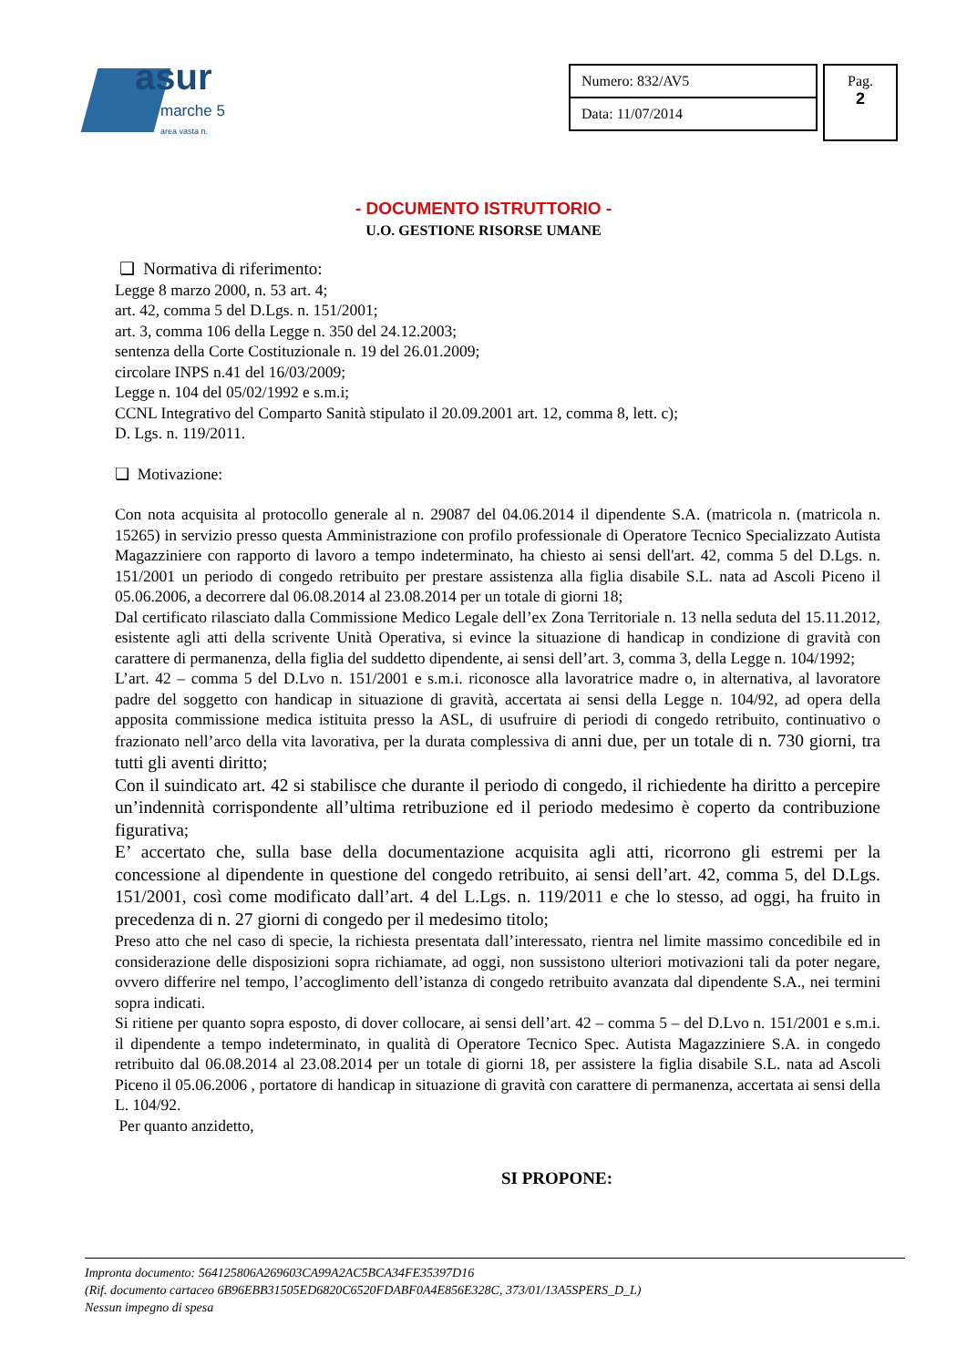asur
marche 5
area vasta n.
| Numero: 832/AV5 |
| Data: 11/07/2014 |
Pag.
2
- DOCUMENTO ISTRUTTORIO -
U.O. GESTIONE RISORSE UMANE
❏ Normativa di riferimento:
Legge 8 marzo 2000, n. 53 art. 4;
art. 42, comma 5 del D.Lgs. n. 151/2001;
art. 3, comma 106 della Legge n. 350 del 24.12.2003;
sentenza della Corte Costituzionale n. 19 del 26.01.2009;
circolare INPS n.41 del 16/03/2009;
Legge n. 104 del 05/02/1992 e s.m.i;
CCNL Integrativo del Comparto Sanità stipulato il 20.09.2001 art. 12, comma 8, lett. c);
D. Lgs. n. 119/2011.
❏ Motivazione:
Con nota acquisita al protocollo generale al n. 29087 del 04.06.2014 il dipendente S.A. (matricola n. (matricola n. 15265) in servizio presso questa Amministrazione con profilo professionale di Operatore Tecnico Specializzato Autista Magazziniere con rapporto di lavoro a tempo indeterminato, ha chiesto ai sensi dell'art. 42, comma 5 del D.Lgs. n. 151/2001 un periodo di congedo retribuito per prestare assistenza alla figlia disabile S.L. nata ad Ascoli Piceno il 05.06.2006, a decorrere dal 06.08.2014 al 23.08.2014 per un totale di giorni 18;
Dal certificato rilasciato dalla Commissione Medico Legale dell’ex Zona Territoriale n. 13 nella seduta del 15.11.2012, esistente agli atti della scrivente Unità Operativa, si evince la situazione di handicap in condizione di gravità con carattere di permanenza, della figlia del suddetto dipendente, ai sensi dell’art. 3, comma 3, della Legge n. 104/1992;
L’art. 42 – comma 5 del D.Lvo n. 151/2001 e s.m.i. riconosce alla lavoratrice madre o, in alternativa, al lavoratore padre del soggetto con handicap in situazione di gravità, accertata ai sensi della Legge n. 104/92, ad opera della apposita commissione medica istituita presso la ASL, di usufruire di periodi di congedo retribuito, continuativo o frazionato nell’arco della vita lavorativa, per la durata complessiva di anni due, per un totale di n. 730 giorni, tra tutti gli aventi diritto;
Con il suindicato art. 42 si stabilisce che durante il periodo di congedo, il richiedente ha diritto a percepire un’indennità corrispondente all’ultima retribuzione ed il periodo medesimo è coperto da contribuzione figurativa;
E’ accertato che, sulla base della documentazione acquisita agli atti, ricorrono gli estremi per la concessione al dipendente in questione del congedo retribuito, ai sensi dell’art. 42, comma 5, del D.Lgs. 151/2001, così come modificato dall’art. 4 del L.Lgs. n. 119/2011 e che lo stesso, ad oggi, ha fruito in precedenza di n. 27 giorni di congedo per il medesimo titolo;
Preso atto che nel caso di specie, la richiesta presentata dall’interessato, rientra nel limite massimo concedibile ed in considerazione delle disposizioni sopra richiamate, ad oggi, non sussistono ulteriori motivazioni tali da poter negare, ovvero differire nel tempo, l’accoglimento dell’istanza di congedo retribuito avanzata dal dipendente S.A., nei termini sopra indicati.
Si ritiene per quanto sopra esposto, di dover collocare, ai sensi dell’art. 42 – comma 5 – del D.Lvo n. 151/2001 e s.m.i. il dipendente a tempo indeterminato, in qualità di Operatore Tecnico Spec. Autista Magazziniere S.A. in congedo retribuito dal 06.08.2014 al 23.08.2014 per un totale di giorni 18, per assistere la figlia disabile S.L. nata ad Ascoli Piceno il 05.06.2006 , portatore di handicap in situazione di gravità con carattere di permanenza, accertata ai sensi della L. 104/92.
Per quanto anzidetto,
SI PROPONE:
Impronta documento: 564125806A269603CA99A2AC5BCA34FE35397D16
(Rif. documento cartaceo 6B96EBB31505ED6820C6520FDABF0A4E856E328C, 373/01/13A5SPERS_D_L)
Nessun impegno di spesa